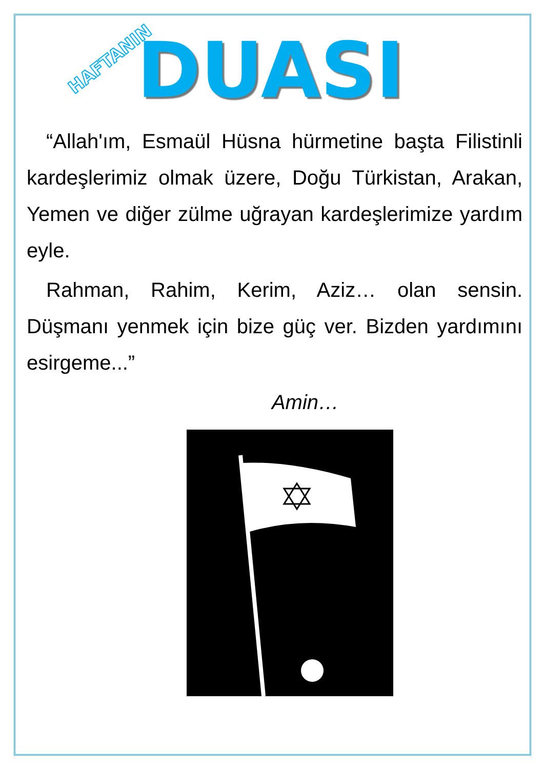HAFTANIN DUASI
“Allah'ım, Esmaül Hüsna hürmetine başta Filistinli kardeşlerimiz olmak üzere, Doğu Türkistan, Arakan, Yemen ve diğer zülme uğrayan kardeşlerimize yardım eyle.
Rahman, Rahim, Kerim, Aziz… olan sensin. Düşmanı yenmek için bize güç ver. Bizden yardımını esirgeme...”
Amin…